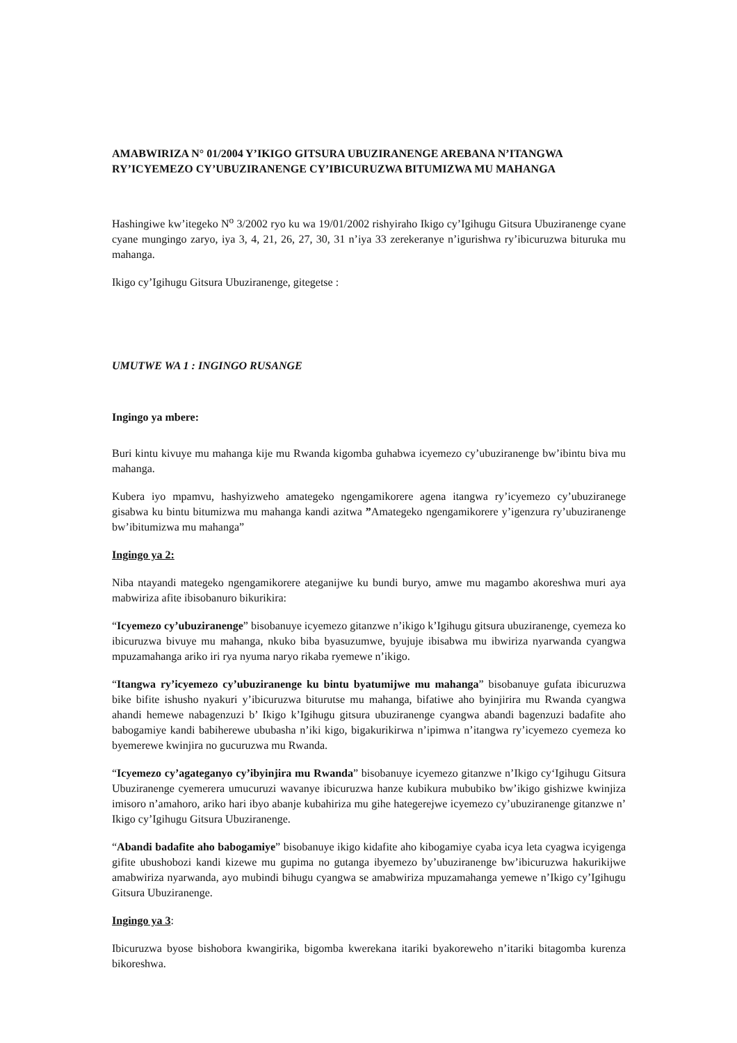AMABWIRIZA N° 01/2004 Y’IKIGO GITSURA UBUZIRANENGE AREBANA N’ITANGWA RY’ICYEMEZO CY’UBUZIRANENGE CY’IBICURUZWA BITUMIZWA MU MAHANGA
Hashingiwe kw’itegeko N<sup>o</sup> 3/2002 ryo ku wa 19/01/2002 rishyiraho Ikigo cy’Igihugu Gitsura Ubuziranenge cyane cyane mungingo zaryo, iya 3, 4, 21, 26, 27, 30, 31 n’iya 33 zerekeranye n’igurishwa ry’ibicuruzwa bituruka mu mahanga.
Ikigo cy’Igihugu Gitsura Ubuziranenge, gitegetse :
UMUTWE WA 1 : INGINGO RUSANGE
Ingingo ya mbere:
Buri kintu kivuye mu mahanga kije mu Rwanda kigomba guhabwa icyemezo cy’ubuziranenge bw’ibintu biva mu mahanga.
Kubera iyo mpamvu, hashyizweho amategeko ngengamikorere agena itangwa ry’icyemezo cy’ubuziranege gisabwa ku bintu bitumizwa mu mahanga kandi azitwa ”Amategeko ngengamikorere y’igenzura ry’ubuziranenge bw’ibitumizwa mu mahanga”
Ingingo ya 2:
Niba ntayandi mategeko ngengamikorere ateganijwe ku bundi buryo, amwe mu magambo akoreshwa muri aya mabwiriza afite ibisobanuro bikurikira:
“Icyemezo cy’ubuziranenge” bisobanuye icyemezo gitanzwe n’ikigo k’Igihugu gitsura ubuziranenge, cyemeza ko ibicuruzwa bivuye mu mahanga, nkuko biba byasuzumwe, byujuje ibisabwa mu ibwiriza nyarwanda cyangwa mpuzamahanga ariko iri rya nyuma naryo rikaba ryemewe n’ikigo.
“Itangwa ry’icyemezo cy’ubuziranenge ku bintu byatumijwe mu mahanga” bisobanuye gufata ibicuruzwa bike bifite ishusho nyakuri y’ibicuruzwa biturutse mu mahanga, bifatiwe aho byinjirira mu Rwanda cyangwa ahandi hemewe nabagenzuzi b’ Ikigo k’Igihugu gitsura ubuziranenge cyangwa abandi bagenzuzi badafite aho babogamiye kandi babiherewe ububasha n’iki kigo, bigakurikirwa n’ipimwa n’itangwa ry’icyemezo cyemeza ko byemerewe kwinjira no gucuruzwa mu Rwanda.
“Icyemezo cy’agateganyo cy’ibyinjira mu Rwanda” bisobanuye icyemezo gitanzwe n’Ikigo cy‘Igihugu Gitsura Ubuziranenge cyemerera umucuruzi wavanye ibicuruzwa hanze kubikura mububiko bw’ikigo gishizwe kwinjiza imisoro n’amahoro, ariko hari ibyo abanje kubahiriza mu gihe hategerejwe icyemezo cy’ubuziranenge gitanzwe n’ Ikigo cy’Igihugu Gitsura Ubuziranenge.
“Abandi badafite aho babogamiye” bisobanuye ikigo kidafite aho kibogamiye cyaba icya leta cyagwa icyigenga gifite ubushobozi kandi kizewe mu gupima no gutanga ibyemezo by’ubuziranenge bw’ibicuruzwa hakurikijwe amabwiriza nyarwanda, ayo mubindi bihugu cyangwa se amabwiriza mpuzamahanga yemewe n’Ikigo cy’Igihugu Gitsura Ubuziranenge.
Ingingo ya 3:
Ibicuruzwa byose bishobora kwangirika, bigomba kwerekana itariki byakoreweho n’itariki bitagomba kurenza bikoreshwa.